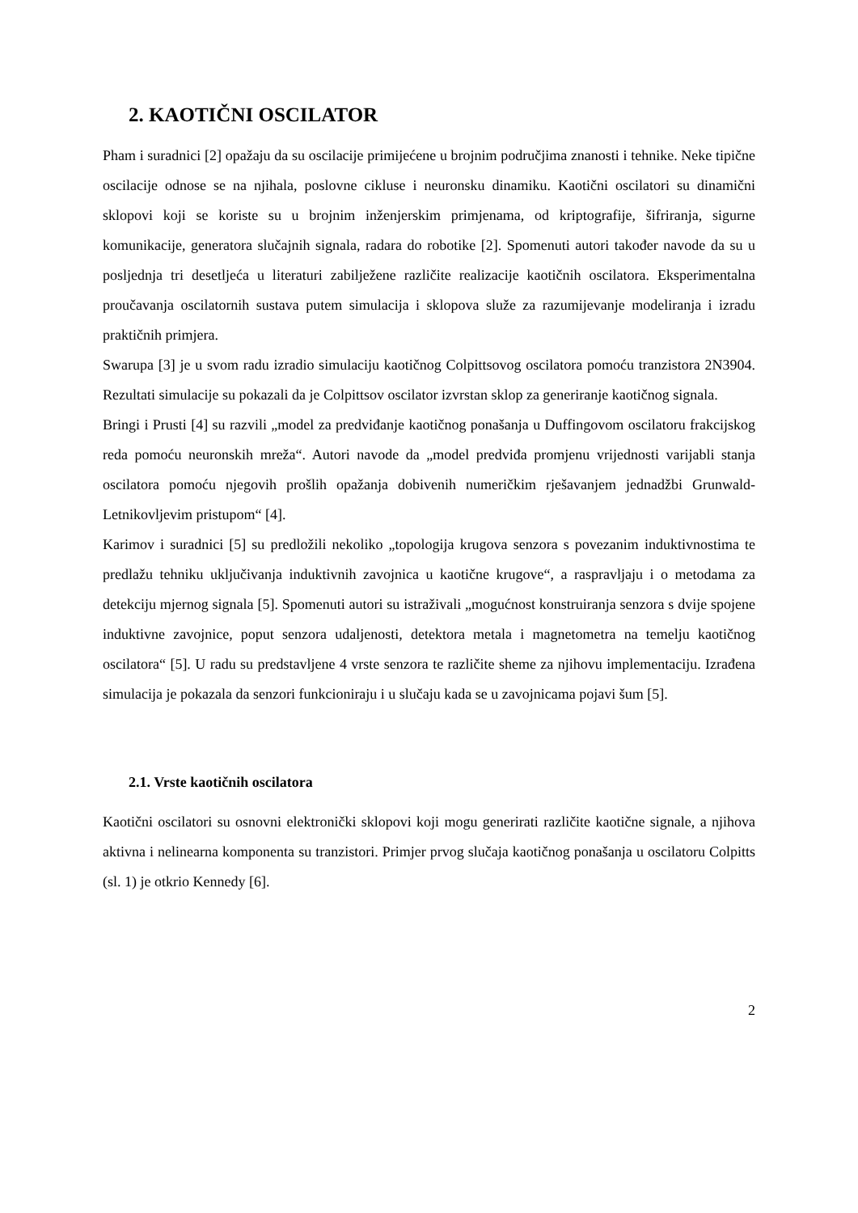2. KAOTIČNI OSCILATOR
Pham i suradnici [2] opažaju da su oscilacije primijećene u brojnim područjima znanosti i tehnike. Neke tipične oscilacije odnose se na njihala, poslovne cikluse i neuronsku dinamiku. Kaotični oscilatori su dinamični sklopovi koji se koriste su u brojnim inženjerskim primjenama, od kriptografije, šifriranja, sigurne komunikacije, generatora slučajnih signala, radara do robotike [2]. Spomenuti autori također navode da su u posljednja tri desetljeća u literaturi zabilježene različite realizacije kaotičnih oscilatora. Eksperimentalna proučavanja oscilatornih sustava putem simulacija i sklopova služe za razumijevanje modeliranja i izradu praktičnih primjera.
Swarupa [3] je u svom radu izradio simulaciju kaotičnog Colpittsovog oscilatora pomoću tranzistora 2N3904. Rezultati simulacije su pokazali da je Colpittsov oscilator izvrstan sklop za generiranje kaotičnog signala.
Bringi i Prusti [4] su razvili „model za predviđanje kaotičnog ponašanja u Duffingovom oscilatoru frakcijskog reda pomoću neuronskih mreža“. Autori navode da „model predviđa promjenu vrijednosti varijabli stanja oscilatora pomoću njegovih prošlih opažanja dobivenih numeričkim rješavanjem jednadžbi Grunwald-Letnikovljevim pristupom“ [4].
Karimov i suradnici [5] su predložili nekoliko „topologija krugova senzora s povezanim induktivnostima te predlažu tehniku uključivanja induktivnih zavojnica u kaotične krugove“, a raspravljaju i o metodama za detekciju mjernog signala [5]. Spomenuti autori su istraživali „mogućnost konstruiranja senzora s dvije spojene induktivne zavojnice, poput senzora udaljenosti, detektora metala i magnetometra na temelju kaotičnog oscilatora“ [5]. U radu su predstavljene 4 vrste senzora te različite sheme za njihovu implementaciju. Izrađena simulacija je pokazala da senzori funkcioniraju i u slučaju kada se u zavojnicama pojavi šum [5].
2.1. Vrste kaotičnih oscilatora
Kaotični oscilatori su osnovni elektronički sklopovi koji mogu generirati različite kaotične signale, a njihova aktivna i nelinearna komponenta su tranzistori. Primjer prvog slučaja kaotičnog ponašanja u oscilatoru Colpitts (sl. 1) je otkrio Kennedy [6].
2